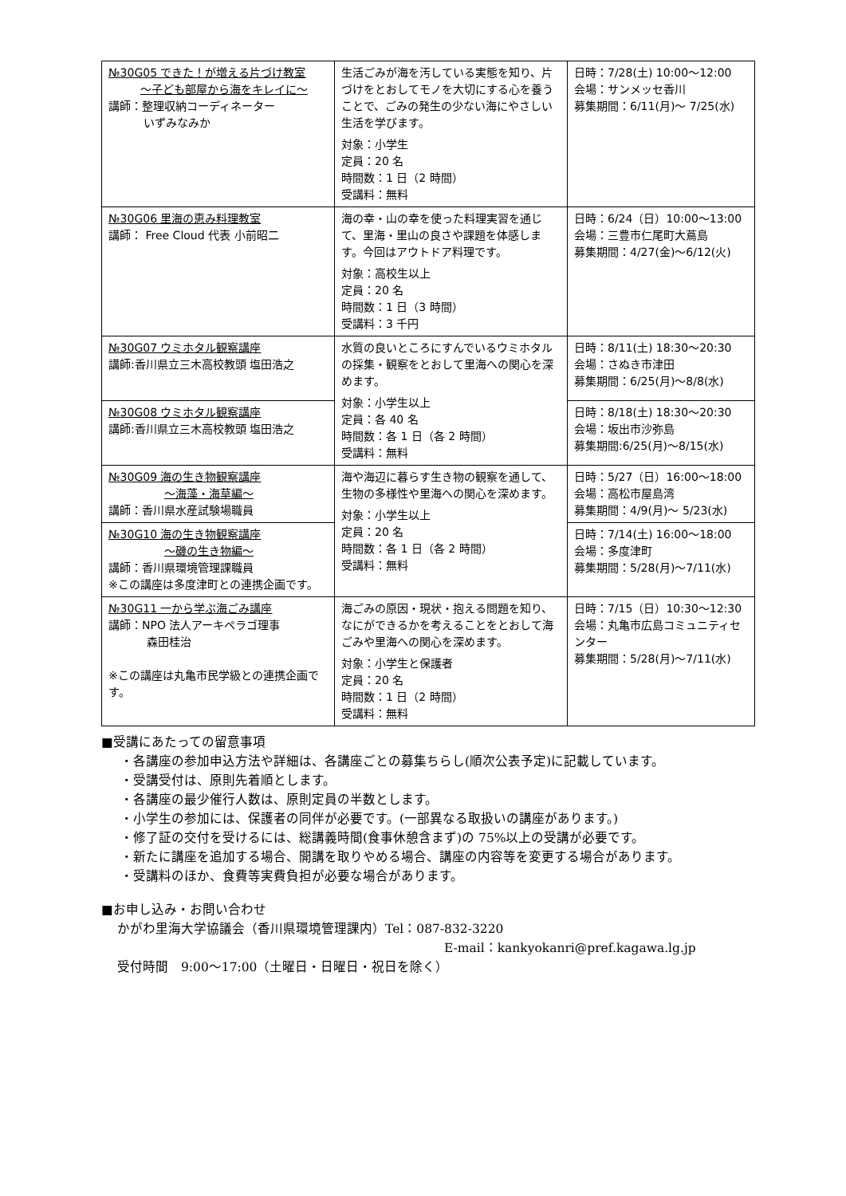| №30G05 できた！が増える片づけ教室 ～子ども部屋から海をキレイに～ 講師：整理収納コーディネーター いずみなみか | 生活ごみが海を汚している実態を知り、片づけをとおしてモノを大切にする心を養うことで、ごみの発生の少ない海にやさしい生活を学びます。 対象：小学生 定員：20 名 時間数：1 日（2 時間） 受講料：無料 | 日時：7/28(土) 10:00～12:00 会場：サンメッセ香川 募集期間：6/11(月)～ 7/25(水) |
| №30G06 里海の恵み料理教室 講師： Free Cloud 代表 小前昭二 | 海の幸・山の幸を使った料理実習を通じて、里海・里山の良さや課題を体感します。今回はアウトドア料理です。 対象：高校生以上 定員：20 名 時間数：1 日（3 時間） 受講料：3 千円 | 日時：6/24（日）10:00～13:00 会場：三豊市仁尾町大蔦島 募集期間：4/27(金)～6/12(火) |
| №30G07 ウミホタル観察講座 講師:香川県立三木高校教頭 塩田浩之 | 水質の良いところにすんでいるウミホタルの採集・観察をとおして里海への関心を深めます。 対象：小学生以上 定員：各 40 名 時間数：各 1 日（各 2 時間） 受講料：無料 | 日時：8/11(土) 18:30～20:30 会場：さぬき市津田 募集期間：6/25(月)～8/8(水) |
| №30G08 ウミホタル観察講座 講師:香川県立三木高校教頭 塩田浩之 | | 日時：8/18(土) 18:30～20:30 会場：坂出市沙弥島 募集期間:6/25(月)～8/15(水) |
| №30G09 海の生き物観察講座 ～海藻・海草編～ 講師：香川県水産試験場職員 | 海や海辺に暮らす生き物の観察を通して、生物の多様性や里海への関心を深めます。 対象：小学生以上 定員：20 名 時間数：各 1 日（各 2 時間） 受講料：無料 | 日時：5/27（日）16:00～18:00 会場：高松市屋島湾 募集期間：4/9(月)～ 5/23(水) |
| №30G10 海の生き物観察講座 ～磯の生き物編～ 講師：香川県環境管理課職員 ※この講座は多度津町との連携企画です。 | | 日時：7/14(土) 16:00～18:00 会場：多度津町 募集期間：5/28(月)～7/11(水) |
| №30G11 一から学ぶ海ごみ講座 講師：NPO 法人アーキペラゴ理事 森田桂治 ※この講座は丸亀市民学級との連携企画です。 | 海ごみの原因・現状・抱える問題を知り、なにができるかを考えることをとおして海ごみや里海への関心を深めます。 対象：小学生と保護者 定員：20 名 時間数：1 日（2 時間） 受講料：無料 | 日時：7/15（日）10:30～12:30 会場：丸亀市広島コミュニティセンター 募集期間：5/28(月)～7/11(水) |
■受講にあたっての留意事項
・各講座の参加申込方法や詳細は、各講座ごとの募集ちらし(順次公表予定)に記載しています。
・受講受付は、原則先着順とします。
・各講座の最少催行人数は、原則定員の半数とします。
・小学生の参加には、保護者の同伴が必要です。(一部異なる取扱いの講座があります。)
・修了証の交付を受けるには、総講義時間(食事休憩含まず)の 75%以上の受講が必要です。
・新たに講座を追加する場合、開講を取りやめる場合、講座の内容等を変更する場合があります。
・受講料のほか、食費等実費負担が必要な場合があります。
■お申し込み・お問い合わせ
かがわ里海大学協議会（香川県環境管理課内）Tel：087-832-3220
E-mail：kankyokanri@pref.kagawa.lg.jp
受付時間　9:00～17:00（土曜日・日曜日・祝日を除く）